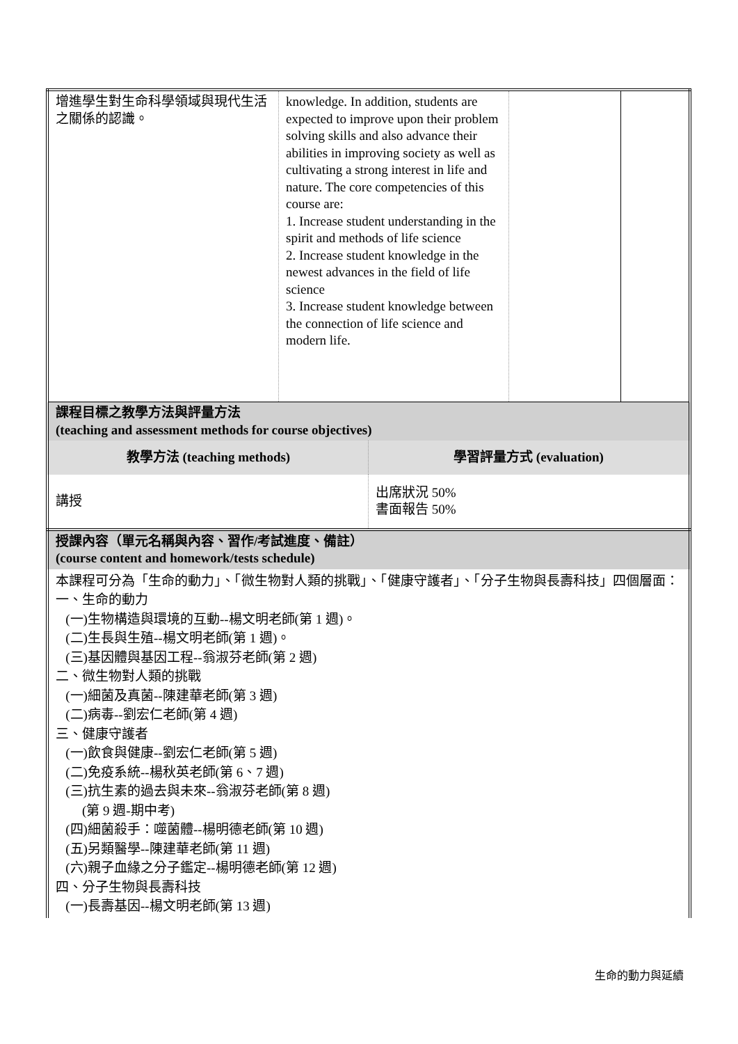| 增進學生對生命科學領域與現代生活之關係的認識。 | knowledge. In addition, students are expected to improve upon their problem solving skills and also advance their abilities in improving society as well as cultivating a strong interest in life and nature. The core competencies of this course are: 1. Increase student understanding in the spirit and methods of life science 2. Increase student knowledge in the newest advances in the field of life science 3. Increase student knowledge between the connection of life science and modern life. | | |
| 課程目標之教學方法與評量方法 (teaching and assessment methods for course objectives) | |
| 教學方法 (teaching methods) | 學習評量方式 (evaluation) |
| 講授 | 出席狀況 50% 書面報告 50% |
| 授課內容（單元名稱與內容、習作/考試進度、備註） (course content and homework/tests schedule) |
| 本課程可分為「生命的動力」、「微生物對人類的挑戰」、「健康守護者」、「分子生物與長壽科技」四個層面： 一、生命的動力 (一)生物構造與環境的互動--楊文明老師(第 1 週)。 (二)生長與生殖--楊文明老師(第 1 週)。 (三)基因體與基因工程--翁淑芬老師(第 2 週) 二、微生物對人類的挑戰 (一)細菌及真菌--陳建華老師(第 3 週) (二)病毒--劉宏仁老師(第 4 週) 三、健康守護者 (一)飲食與健康--劉宏仁老師(第 5 週) (二)免疫系統--楊秋英老師(第 6、7 週) (三)抗生素的過去與未來--翁淑芬老師(第 8 週) (第 9 週-期中考) (四)細菌殺手：噬菌體--楊明德老師(第 10 週) (五)另類醫學--陳建華老師(第 11 週) (六)親子血緣之分子鑑定--楊明德老師(第 12 週) 四、分子生物與長壽科技 (一)長壽基因--楊文明老師(第 13 週) |
生命的動力與延續